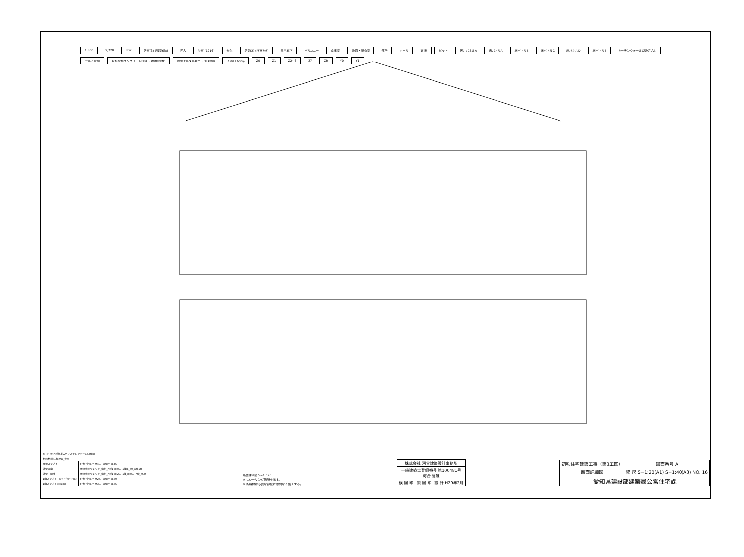1,850 9,720 3DK 居室(3) (和室6帖) 押入 浴室 (1216) 物入 居室(2) (洋室7帖) 共用廊下 バルコニー 食事室 洗面・脱衣室 便所 ホール 玄 関 ピット 天井パネルA 床パネルA 床パネルB 床パネルC 床パネルD 床パネルE カーテンウォールC型ダブル アルミ水切 合板型枠コンクリート打放し 複層塗材E 防水モルタル金コテ(目地切) 人通口 600φ Z0 Z1 Z2~6 Z7 ZR Y0 Y1
| ※：FP板:A種押出法ポリスチレンホーム(3種b) | |
| 断熱材:施工概略図_参照 | |
| 屋根スラブ下 | FP板 中間戸 厚40、妻側戸 厚45 |
| 外壁妻階 | 現場発泡ウレタン_吹付_A種1 厚45、1階厚_50_A種1H |
| 外壁中間階 | 現場発泡ウレタン_吹付_A種1 厚25、1階_厚45、7階_厚35 |
| 1階スラブ下 (ピット住戸下部) | FP板 中間戸 厚25、妻側戸 厚50 |
| 1階スラブ下(土間部) | FP板 中間戸 厚30、妻側戸 厚35 |
断面詳細図 S=1:520
※ はシーリング箇所を示す。
※ 断熱材は必要な部位に隙間なく施工する。
| 株式会社 河合建築設計事務所 | | |
| 一級建築士登録番号 第100481号 河合 達雄 | | |
| 検 図 印 | 製 図 印 | 設 計 H29年2月 |
| 初吹住宅建築工事（第3工区） | 図面番号 A |
| 断面詳細図 | 縮 尺 S=1:20(A1) S=1:40(A3) NO. 16 |
| 愛知県建設部建築局公営住宅課 | |